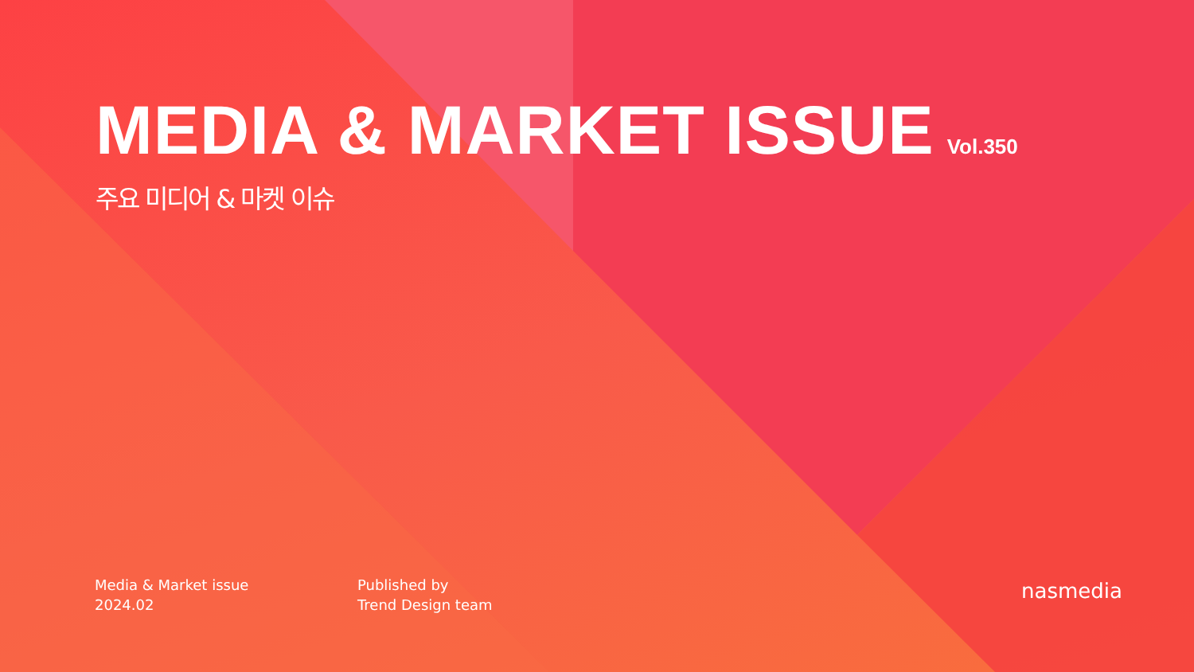MEDIA & MARKET ISSUE Vol.350
주요 미디어 & 마켓 이슈
Media & Market issue
2024.02
Published by
Trend Design team
nasmedia